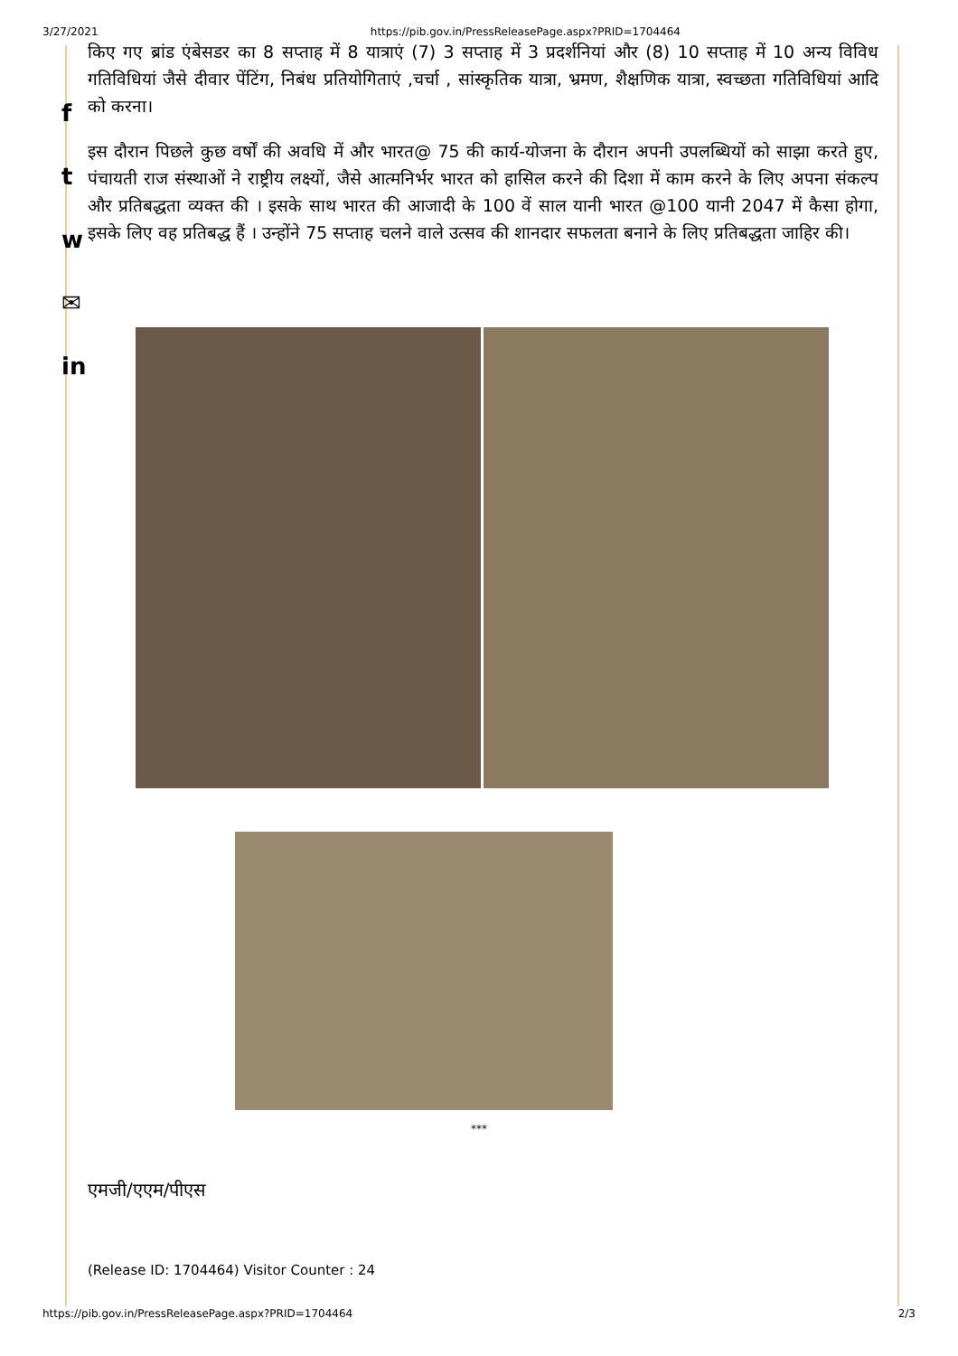3/27/2021 https://pib.gov.in/PressReleasePage.aspx?PRID=1704464
f
t
w
✉
in
किए गए ब्रांड एंबेसडर का 8 सप्ताह में 8 यात्राएं (7) 3 सप्ताह में 3 प्रदर्शनियां और (8) 10 सप्ताह में 10 अन्य विविध गतिविधियां जैसे दीवार पेंटिंग, निबंध प्रतियोगिताएं ,चर्चा , सांस्कृतिक यात्रा, भ्रमण, शैक्षणिक यात्रा, स्वच्छता गतिविधियां आदि को करना।
इस दौरान पिछले कुछ वर्षों की अवधि में और भारत@ 75 की कार्य-योजना के दौरान अपनी उपलब्धियों को साझा करते हुए, पंचायती राज संस्थाओं ने राष्ट्रीय लक्ष्यों, जैसे आत्मनिर्भर भारत को हासिल करने की दिशा में काम करने के लिए अपना संकल्प और प्रतिबद्धता व्यक्त की । इसके साथ भारत की आजादी के 100 वें साल यानी भारत @100 यानी 2047 में कैसा होगा, इसके लिए वह प्रतिबद्ध हैं । उन्होंने 75 सप्ताह चलने वाले उत्सव की शानदार सफलता बनाने के लिए प्रतिबद्धता जाहिर की।
***
एमजी/एएम/पीएस
(Release ID: 1704464) Visitor Counter : 24
https://pib.gov.in/PressReleasePage.aspx?PRID=1704464 2/3